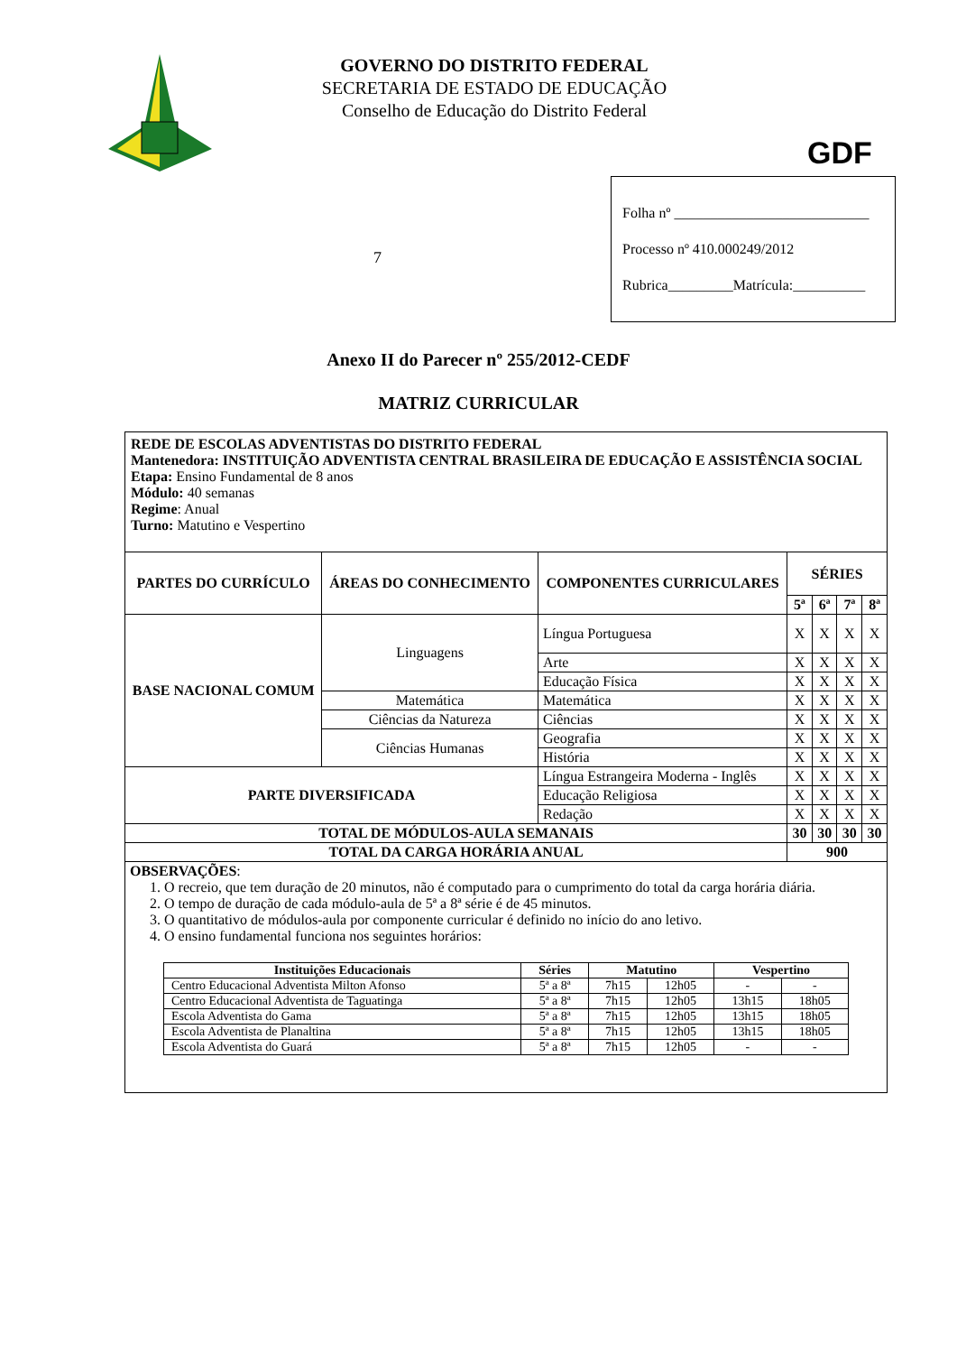GOVERNO DO DISTRITO FEDERAL
SECRETARIA DE ESTADO DE EDUCAÇÃO
Conselho de Educação do Distrito Federal
GDF
7
Folha nº ___________________________
Processo nº 410.000249/2012
Rubrica_________Matrícula:__________
Anexo II do Parecer nº 255/2012-CEDF
MATRIZ CURRICULAR
| REDE DE ESCOLAS ADVENTISTAS DO DISTRITO FEDERAL Mantenedora: INSTITUIÇÃO ADVENTISTA CENTRAL BRASILEIRA DE EDUCAÇÃO E ASSISTÊNCIA SOCIAL Etapa: Ensino Fundamental de 8 anos Módulo: 40 semanas Regime : Anual Turno: Matutino e Vespertino | | | | | | |
| PARTES DO CURRÍCULO | ÁREAS DO CONHECIMENTO | COMPONENTES CURRICULARES | SÉRIES | | | |
| | | | 5ª | 6ª | 7ª | 8ª |
| BASE NACIONAL COMUM | Linguagens | Língua Portuguesa | X | X | X | X |
| | | Arte | X | X | X | X |
| | | Educação Física | X | X | X | X |
| | Matemática | Matemática | X | X | X | X |
| | Ciências da Natureza | Ciências | X | X | X | X |
| | Ciências Humanas | Geografia | X | X | X | X |
| | | História | X | X | X | X |
| PARTE DIVERSIFICADA | | Língua Estrangeira Moderna - Inglês | X | X | X | X |
| | | Educação Religiosa | X | X | X | X |
| | | Redação | X | X | X | X |
| TOTAL DE MÓDULOS-AULA SEMANAIS | | | 30 | 30 | 30 | 30 |
| TOTAL DA CARGA HORÁRIA ANUAL | | | 900 | | | |
| OBSERVAÇÕES : 1. O recreio, que tem duração de 20 minutos, não é computado para o cumprimento do total da carga horária diária. 2. O tempo de duração de cada módulo-aula de 5ª a 8ª série é de 45 minutos. 3. O quantitativo de módulos-aula por componente curricular é definido no início do ano letivo. 4. O ensino fundamental funciona nos seguintes horários: / Instituições Educacionais / Séries / Matutino / / Vespertino / / / --- / --- / --- / --- / --- / --- / / Centro Educacional Adventista Milton Afonso / 5ª a 8ª / 7h15 / 12h05 / - / - / / Centro Educacional Adventista de Taguatinga / 5ª a 8ª / 7h15 / 12h05 / 13h15 / 18h05 / / Escola Adventista do Gama / 5ª a 8ª / 7h15 / 12h05 / 13h15 / 18h05 / / Escola Adventista de Planaltina / 5ª a 8ª / 7h15 / 12h05 / 13h15 / 18h05 / / Escola Adventista do Guará / 5ª a 8ª / 7h15 / 12h05 / - / - / | | | | | | |